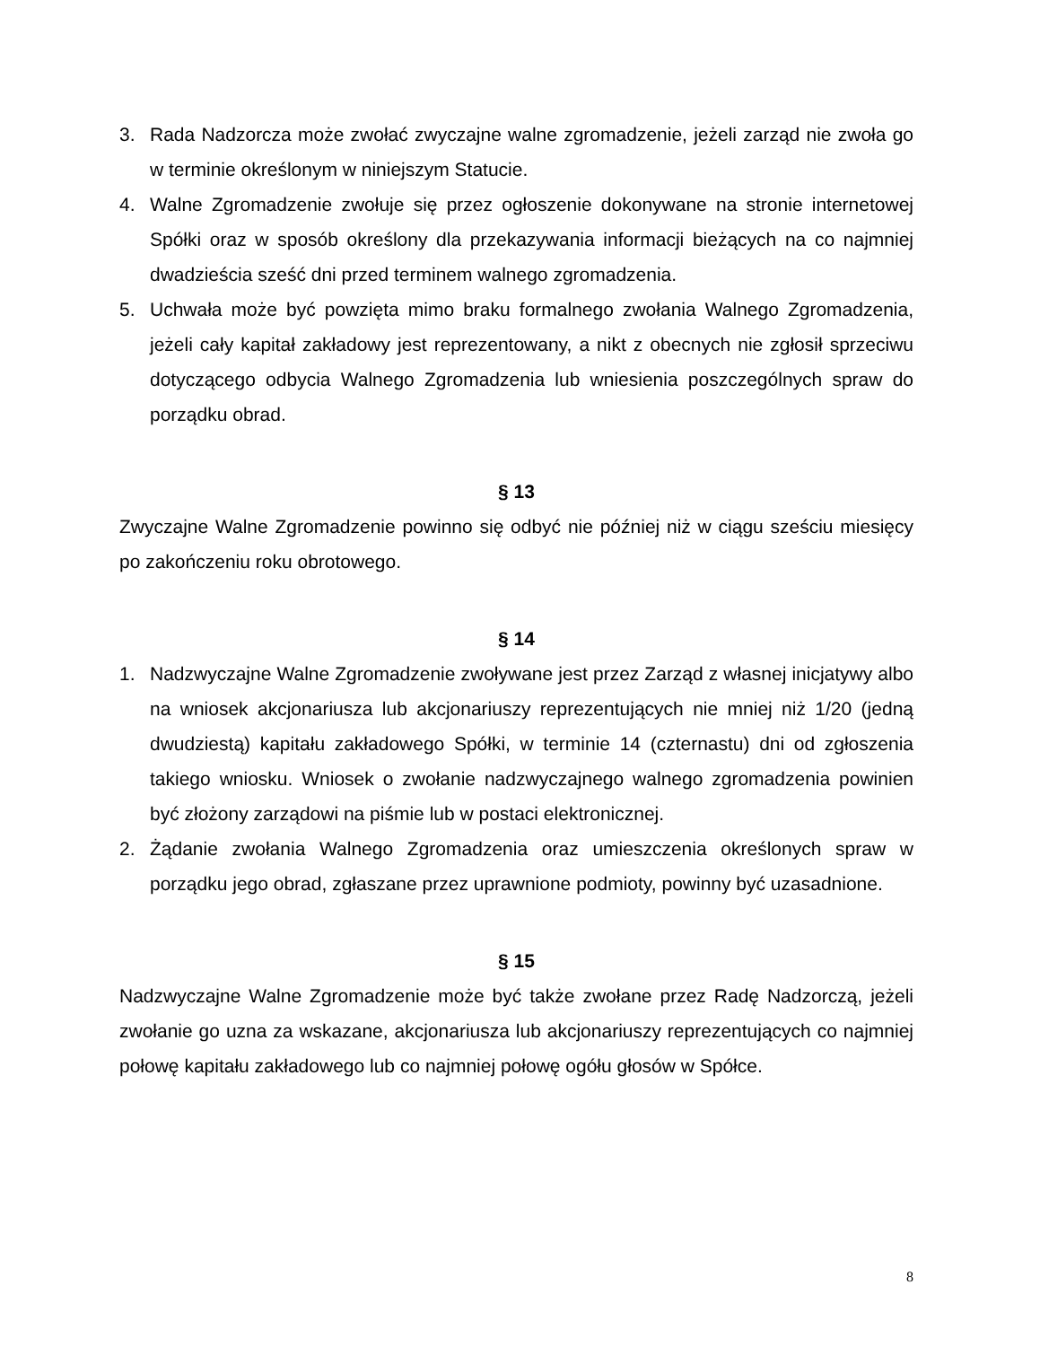3. Rada Nadzorcza może zwołać zwyczajne walne zgromadzenie, jeżeli zarząd nie zwoła go w terminie określonym w niniejszym Statucie.
4. Walne Zgromadzenie zwołuje się przez ogłoszenie dokonywane na stronie internetowej Spółki oraz w sposób określony dla przekazywania informacji bieżących na co najmniej dwadzieścia sześć dni przed terminem walnego zgromadzenia.
5. Uchwała może być powzięta mimo braku formalnego zwołania Walnego Zgromadzenia, jeżeli cały kapitał zakładowy jest reprezentowany, a nikt z obecnych nie zgłosił sprzeciwu dotyczącego odbycia Walnego Zgromadzenia lub wniesienia poszczególnych spraw do porządku obrad.
§ 13
Zwyczajne Walne Zgromadzenie powinno się odbyć nie później niż w ciągu sześciu miesięcy po zakończeniu roku obrotowego.
§ 14
1. Nadzwyczajne Walne Zgromadzenie zwoływane jest przez Zarząd z własnej inicjatywy albo na wniosek akcjonariusza lub akcjonariuszy reprezentujących nie mniej niż 1/20 (jedną dwudziestą) kapitału zakładowego Spółki, w terminie 14 (czternastu) dni od zgłoszenia takiego wniosku. Wniosek o zwołanie nadzwyczajnego walnego zgromadzenia powinien być złożony zarządowi na piśmie lub w postaci elektronicznej.
2. Żądanie zwołania Walnego Zgromadzenia oraz umieszczenia określonych spraw w porządku jego obrad, zgłaszane przez uprawnione podmioty, powinny być uzasadnione.
§ 15
Nadzwyczajne Walne Zgromadzenie może być także zwołane przez Radę Nadzorczą, jeżeli zwołanie go uzna za wskazane, akcjonariusza lub akcjonariuszy reprezentujących co najmniej połowę kapitału zakładowego lub co najmniej połowę ogółu głosów w Spółce.
8